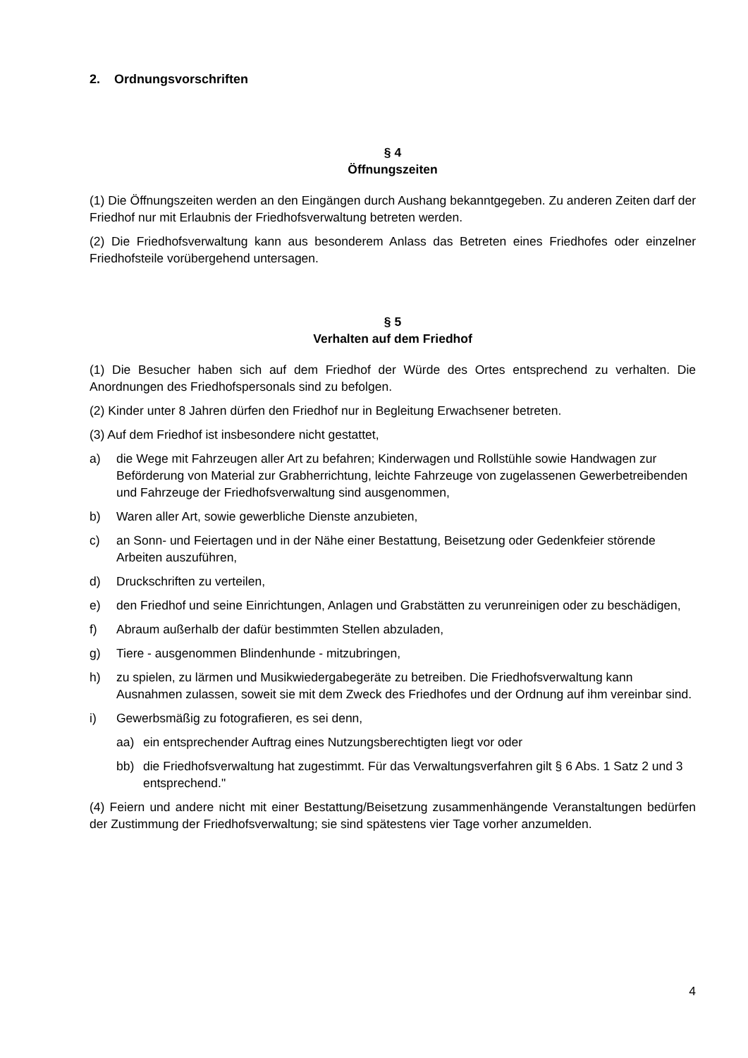2. Ordnungsvorschriften
§ 4
Öffnungszeiten
(1) Die Öffnungszeiten werden an den Eingängen durch Aushang bekanntgegeben. Zu anderen Zeiten darf der Friedhof nur mit Erlaubnis der Friedhofsverwaltung betreten werden.
(2) Die Friedhofsverwaltung kann aus besonderem Anlass das Betreten eines Friedhofes oder einzelner Friedhofsteile vorübergehend untersagen.
§ 5
Verhalten auf dem Friedhof
(1) Die Besucher haben sich auf dem Friedhof der Würde des Ortes entsprechend zu verhalten. Die Anordnungen des Friedhofspersonals sind zu befolgen.
(2) Kinder unter 8 Jahren dürfen den Friedhof nur in Begleitung Erwachsener betreten.
(3) Auf dem Friedhof ist insbesondere nicht gestattet,
a) die Wege mit Fahrzeugen aller Art zu befahren; Kinderwagen und Rollstühle sowie Handwagen zur Beförderung von Material zur Grabherrichtung, leichte Fahrzeuge von zugelassenen Gewerbetreibenden und Fahrzeuge der Friedhofsverwaltung sind ausgenommen,
b) Waren aller Art, sowie gewerbliche Dienste anzubieten,
c) an Sonn- und Feiertagen und in der Nähe einer Bestattung, Beisetzung oder Gedenkfeier störende Arbeiten auszuführen,
d) Druckschriften zu verteilen,
e) den Friedhof und seine Einrichtungen, Anlagen und Grabstätten zu verunreinigen oder zu beschädigen,
f) Abraum außerhalb der dafür bestimmten Stellen abzuladen,
g) Tiere - ausgenommen Blindenhunde - mitzubringen,
h) zu spielen, zu lärmen und Musikwiedergabegeräte zu betreiben. Die Friedhofsverwaltung kann Ausnahmen zulassen, soweit sie mit dem Zweck des Friedhofes und der Ordnung auf ihm vereinbar sind.
i) Gewerbsmäßig zu fotografieren, es sei denn,
aa) ein entsprechender Auftrag eines Nutzungsberechtigten liegt vor oder
bb) die Friedhofsverwaltung hat zugestimmt. Für das Verwaltungsverfahren gilt § 6 Abs. 1 Satz 2 und 3 entsprechend."
(4) Feiern und andere nicht mit einer Bestattung/Beisetzung zusammenhängende Veranstaltungen bedürfen der Zustimmung der Friedhofsverwaltung; sie sind spätestens vier Tage vorher anzumelden.
4